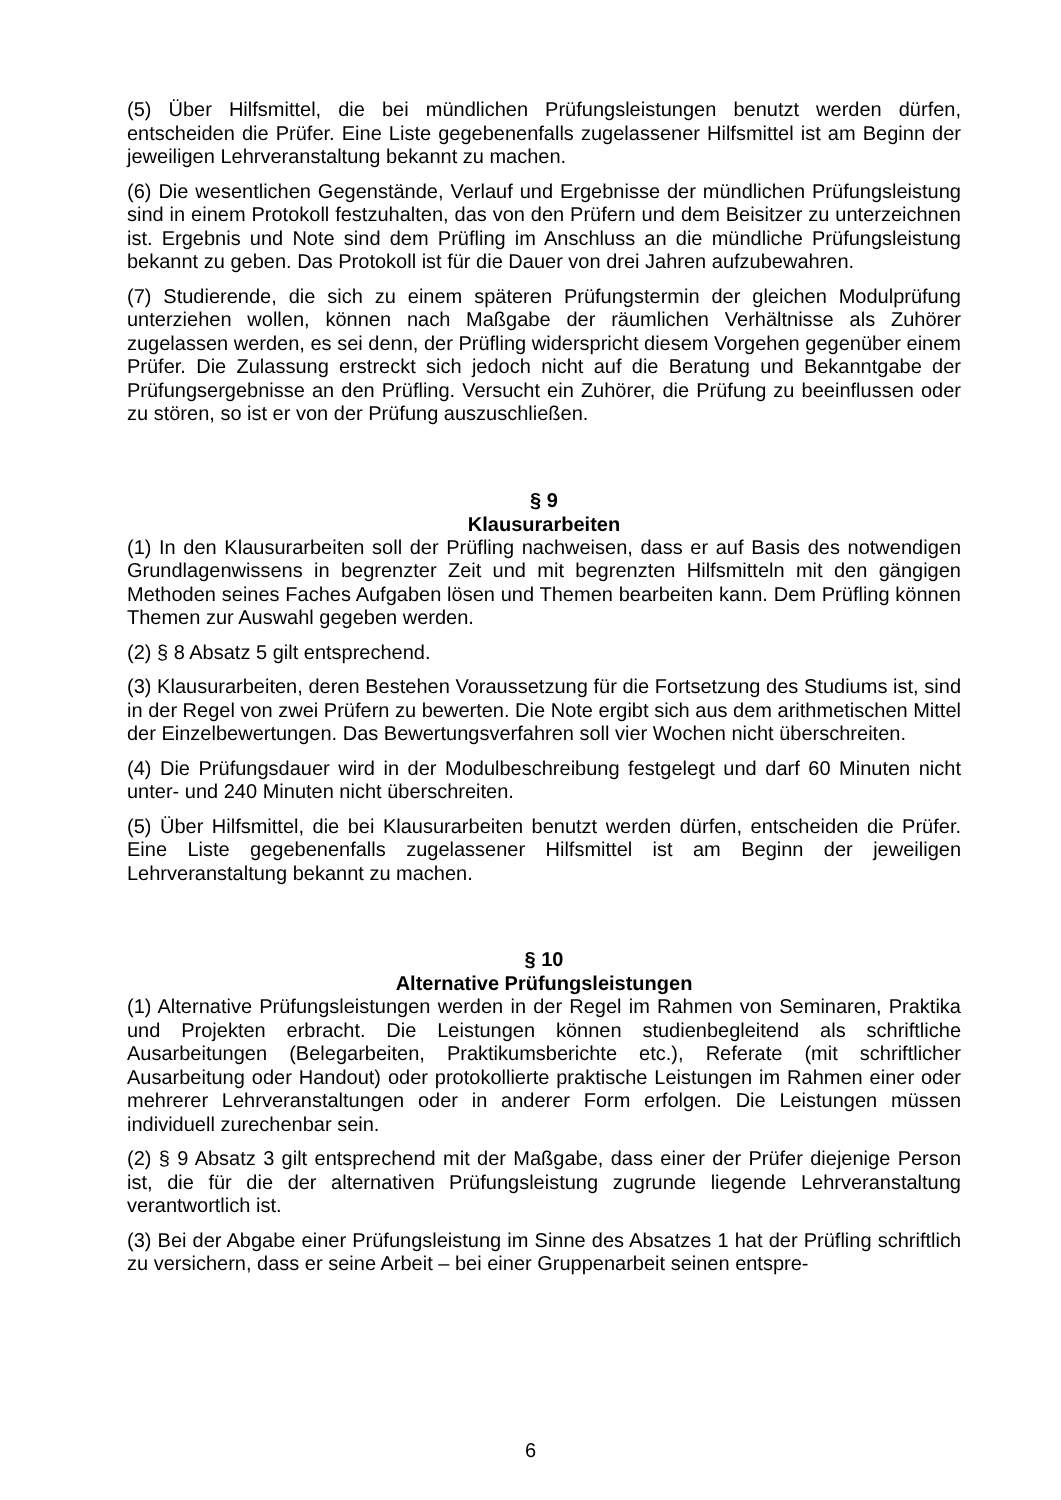(5) Über Hilfsmittel, die bei mündlichen Prüfungsleistungen benutzt werden dürfen, entscheiden die Prüfer. Eine Liste gegebenenfalls zugelassener Hilfsmittel ist am Beginn der jeweiligen Lehrveranstaltung bekannt zu machen.
(6) Die wesentlichen Gegenstände, Verlauf und Ergebnisse der mündlichen Prüfungsleistung sind in einem Protokoll festzuhalten, das von den Prüfern und dem Beisitzer zu unterzeichnen ist. Ergebnis und Note sind dem Prüfling im Anschluss an die mündliche Prüfungsleistung bekannt zu geben. Das Protokoll ist für die Dauer von drei Jahren aufzubewahren.
(7) Studierende, die sich zu einem späteren Prüfungstermin der gleichen Modulprüfung unterziehen wollen, können nach Maßgabe der räumlichen Verhältnisse als Zuhörer zugelassen werden, es sei denn, der Prüfling widerspricht diesem Vorgehen gegenüber einem Prüfer. Die Zulassung erstreckt sich jedoch nicht auf die Beratung und Bekanntgabe der Prüfungsergebnisse an den Prüfling. Versucht ein Zuhörer, die Prüfung zu beeinflussen oder zu stören, so ist er von der Prüfung auszuschließen.
§ 9
Klausurarbeiten
(1) In den Klausurarbeiten soll der Prüfling nachweisen, dass er auf Basis des notwendigen Grundlagenwissens in begrenzter Zeit und mit begrenzten Hilfsmitteln mit den gängigen Methoden seines Faches Aufgaben lösen und Themen bearbeiten kann. Dem Prüfling können Themen zur Auswahl gegeben werden.
(2) § 8 Absatz 5 gilt entsprechend.
(3) Klausurarbeiten, deren Bestehen Voraussetzung für die Fortsetzung des Studiums ist, sind in der Regel von zwei Prüfern zu bewerten. Die Note ergibt sich aus dem arithmetischen Mittel der Einzelbewertungen. Das Bewertungsverfahren soll vier Wochen nicht überschreiten.
(4) Die Prüfungsdauer wird in der Modulbeschreibung festgelegt und darf 60 Minuten nicht unter- und 240 Minuten nicht überschreiten.
(5) Über Hilfsmittel, die bei Klausurarbeiten benutzt werden dürfen, entscheiden die Prüfer. Eine Liste gegebenenfalls zugelassener Hilfsmittel ist am Beginn der jeweiligen Lehrveranstaltung bekannt zu machen.
§ 10
Alternative Prüfungsleistungen
(1) Alternative Prüfungsleistungen werden in der Regel im Rahmen von Seminaren, Praktika und Projekten erbracht. Die Leistungen können studienbegleitend als schriftliche Ausarbeitungen (Belegarbeiten, Praktikumsberichte etc.), Referate (mit schriftlicher Ausarbeitung oder Handout) oder protokollierte praktische Leistungen im Rahmen einer oder mehrerer Lehrveranstaltungen oder in anderer Form erfolgen. Die Leistungen müssen individuell zurechenbar sein.
(2) § 9 Absatz 3 gilt entsprechend mit der Maßgabe, dass einer der Prüfer diejenige Person ist, die für die der alternativen Prüfungsleistung zugrunde liegende Lehrveranstaltung verantwortlich ist.
(3) Bei der Abgabe einer Prüfungsleistung im Sinne des Absatzes 1 hat der Prüfling schriftlich zu versichern, dass er seine Arbeit – bei einer Gruppenarbeit seinen entspre-
6